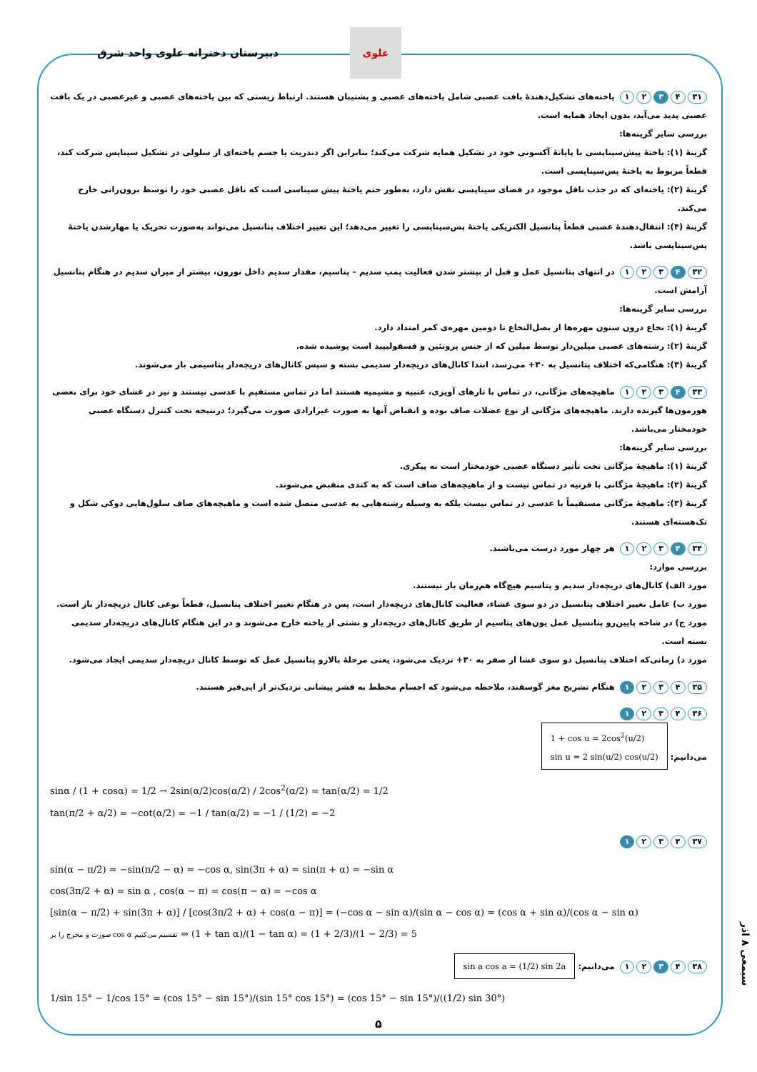دبیرستان دخترانه علوی واحد شرق
علوی
۳۱ ۴ ۳ ۲ ۱ یاخته‌های تشکیل‌دهندهٔ بافت عصبی شامل یاخته‌های عصبی و پشتیبان هستند. ارتباط زیستی که بین یاخته‌های عصبی و غیرعصبی در یک بافت عصبی پدید می‌آید، بدون ایجاد همایه است.
بررسی سایر گزینه‌ها:
گزینهٔ (۱): یاختهٔ پیش‌سیناپسی با پایانهٔ آکسونی خود در تشکیل همایه شرکت می‌کند؛ بنابراین اگر دندریت یا جسم یاخته‌ای از سلولی در تشکیل سیناپس شرکت کند، قطعاً مربوط به یاختهٔ پس‌سیناپسی است.
گزینهٔ (۲): یاخته‌ای که در جذب ناقل موجود در فضای سیناپسی نقش دارد، به‌طور حتم یاختهٔ پیش سیناسی است که ناقل عصبی خود را توسط برون‌رانی خارج می‌کند.
گزینهٔ (۴): انتقال‌دهندهٔ عصبی قطعاً پتانسیل الکتریکی یاختهٔ پس‌سیناپسی را تغییر می‌دهد؛ این تغییر اختلاف پتانسیل می‌تواند به‌صورت تحریک یا مهارشدن یاختهٔ پس‌سیناپسی باشد.
۳۲ ۴ ۳ ۲ ۱ در انتهای پتانسیل عمل و قبل از بیشتر شدن فعالیت پمپ سدیم – پتاسیم، مقدار سدیم داخل نورون، بیشتر از میزان سدیم در هنگام پتانسیل آرامش است.
بررسی سایر گزینه‌ها:
گزینهٔ (۱): نخاع درون ستون مهره‌ها از بصل‌النخاع تا دومین مهره‌ی کمر امتداد دارد.
گزینهٔ (۲): رشته‌های عصبی میلین‌دار توسط میلین که از جنس پروتئین و فسفولیپید است پوشیده شده.
گزینهٔ (۳): هنگامی‌که اختلاف پتانسیل به ۳۰+ می‌رسد، ابتدا کانال‌های دریچه‌دار سدیمی بسته و سپس کانال‌های دریچه‌دار پتاسیمی باز می‌شوند.
۳۳ ۴ ۳ ۲ ۱ ماهیچه‌های مژگانی، در تماس با تارهای آویزی، عنبیه و مشیمیه هستند اما در تماس مستقیم با عدسی نیستند و نیز در غشای خود برای بعضی هورمون‌ها گیرنده دارند. ماهیچه‌های مژگانی از نوع عضلات صاف بوده و انقباض آنها به صورت غیرارادی صورت می‌گیرد؛ درنتیجه تحت کنترل دستگاه عصبی خودمختار می‌باشد.
بررسی سایر گزینه‌ها:
گزینهٔ (۱): ماهیچهٔ مژگانی تحت تأثیر دستگاه عصبی خودمختار است نه پیکری.
گزینهٔ (۲): ماهیچهٔ مژگانی با قرنیه در تماس نیست و از ماهیچه‌های صاف است که به کندی منقبض می‌شوند.
گزینهٔ (۳): ماهیچهٔ مژگانی مستقیماً با عدسی در تماس نیست بلکه به وسیله رشته‌هایی به عدسی متصل شده است و ماهیچه‌های صاف سلول‌هایی دوکی شکل و تک‌هسته‌ای هستند.
۳۴ ۴ ۳ ۲ ۱ هر چهار مورد درست می‌باشند.
بررسی موارد:
مورد الف) کانال‌های دریچه‌دار سدیم و پتاسیم هیچ‌گاه هم‌زمان باز نیستند.
مورد ب) عامل تغییر اختلاف پتانسیل در دو سوی غشاء، فعالیت کانال‌های دریچه‌دار است، پس در هنگام تغییر اختلاف پتانسیل، قطعاً نوعی کانال دریچه‌دار باز است.
مورد ج) در شاخه پایین‌رو پتانسیل عمل یون‌های پتاسیم از طریق کانال‌های دریچه‌دار و نشتی از یاخته خارج می‌شوند و در این هنگام کانال‌های دریچه‌دار سدیمی بسته است.
مورد د) زمانی‌که اختلاف پتانسیل دو سوی غشا از صفر به ۳۰+ نزدیک می‌شود، یعنی مرحلهٔ بالارو پتانسیل عمل که توسط کانال دریچه‌دار سدیمی ایجاد می‌شود.
۳۵ ۴ ۳ ۲ ۱ هنگام تشریح مغز گوسفند، ملاحظه می‌شود که اجسام مخطط به قشر پیشانی نزدیک‌تر از اپی‌فیز هستند.
۳۶ ۴ ۳ ۲ ۱
می‌دانیم: 1 + cos u = 2cos<sup>2</sup>(u/2)
sin u = 2 sin(u/2) cos(u/2)
sinα / (1 + cosα) = 1/2 → 2sin(α/2)cos(α/2) / 2cos<sup>2</sup>(α/2) = tan(α/2) = 1/2
tan(π/2 + α/2) = −cot(α/2) = −1 / tan(α/2) = −1 / (1/2) = −2
۳۷ ۴ ۳ ۲ ۱
sin(α − π/2) = −sin(π/2 − α) = −cos α, sin(3π + α) = sin(π + α) = −sin α
cos(3π/2 + α) = sin α , cos(α − π) = cos(π − α) = −cos α
[sin(α − π/2) + sin(3π + α)] / [cos(3π/2 + α) + cos(α − π)] = (−cos α − sin α)/(sin α − cos α) = (cos α + sin α)/(cos α − sin α)
صورت و مخرج را بر cos α تقسیم می‌کنیم ⇒ (1 + tan α)/(1 − tan α) = (1 + 2/3)/(1 − 2/3) = 5
۳۸ ۴ ۳ ۲ ۱ می‌دانیم: sin a cos a = (1/2) sin 2a
1/sin 15° − 1/cos 15° = (cos 15° − sin 15°)/(sin 15° cos 15°) = (cos 15° − sin 15°)/((1/2) sin 30°)
۵
سیمعی ۸ اذر